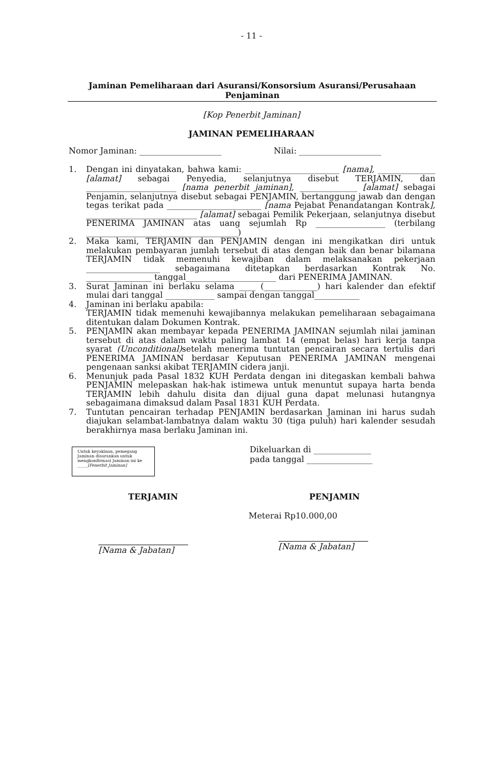- 11 -
Jaminan Pemeliharaan dari Asuransi/Konsorsium Asuransi/Perusahaan Penjaminan
[Kop Penerbit Jaminan]
JAMINAN PEMELIHARAAN
Nomor Jaminan: ____________________ Nilai: ____________________
1. Dengan ini dinyatakan, bahwa kami: _______________________ [nama], ______________ [alamat] sebagai Penyedia, selanjutnya disebut TERJAMIN, dan ______________________ [nama penerbit jaminan], ______________ [alamat] sebagai Penjamin, selanjutnya disebut sebagai PENJAMIN, bertanggung jawab dan dengan tegas terikat pada _______________________ [nama Pejabat Penandatangan Kontrak], ___________________________ [alamat] sebagai Pemilik Pekerjaan, selanjutnya disebut PENERIMA JAMINAN atas uang sejumlah Rp _________________ (terbilang _____________________________________)
2. Maka kami, TERJAMIN dan PENJAMIN dengan ini mengikatkan diri untuk melakukan pembayaran jumlah tersebut di atas dengan baik dan benar bilamana TERJAMIN tidak memenuhi kewajiban dalam melaksanakan pekerjaan __________________ sebagaimana ditetapkan berdasarkan Kontrak No. ________________ tanggal______________________ dari PENERIMA JAMINAN.
3. Surat Jaminan ini berlaku selama ____ (_____________) hari kalender dan efektif mulai dari tanggal ____________ sampai dengan tanggal___________
4. Jaminan ini berlaku apabila:
TERJAMIN tidak memenuhi kewajibannya melakukan pemeliharaan sebagaimana ditentukan dalam Dokumen Kontrak.
5. PENJAMIN akan membayar kepada PENERIMA JAMINAN sejumlah nilai jaminan tersebut di atas dalam waktu paling lambat 14 (empat belas) hari kerja tanpa syarat (Unconditional) setelah menerima tuntutan pencairan secara tertulis dari PENERIMA JAMINAN berdasar Keputusan PENERIMA JAMINAN mengenai pengenaan sanksi akibat TERJAMIN cidera janji.
6. Menunjuk pada Pasal 1832 KUH Perdata dengan ini ditegaskan kembali bahwa PENJAMIN melepaskan hak-hak istimewa untuk menuntut supaya harta benda TERJAMIN lebih dahulu disita dan dijual guna dapat melunasi hutangnya sebagaimana dimaksud dalam Pasal 1831 KUH Perdata.
7. Tuntutan pencairan terhadap PENJAMIN berdasarkan Jaminan ini harus sudah diajukan selambat-lambatnya dalam waktu 30 (tiga puluh) hari kalender sesudah berakhirnya masa berlaku Jaminan ini.
Untuk keyakinan, pemegang Jaminan disarankan untuk mengkonfirmasi Jaminan ini ke _____[Penerbit Jaminan]
Dikeluarkan di ______________
pada tanggal ________________
TERJAMIN
[Nama & Jabatan]
PENJAMIN
Meterai Rp10.000,00
[Nama & Jabatan]